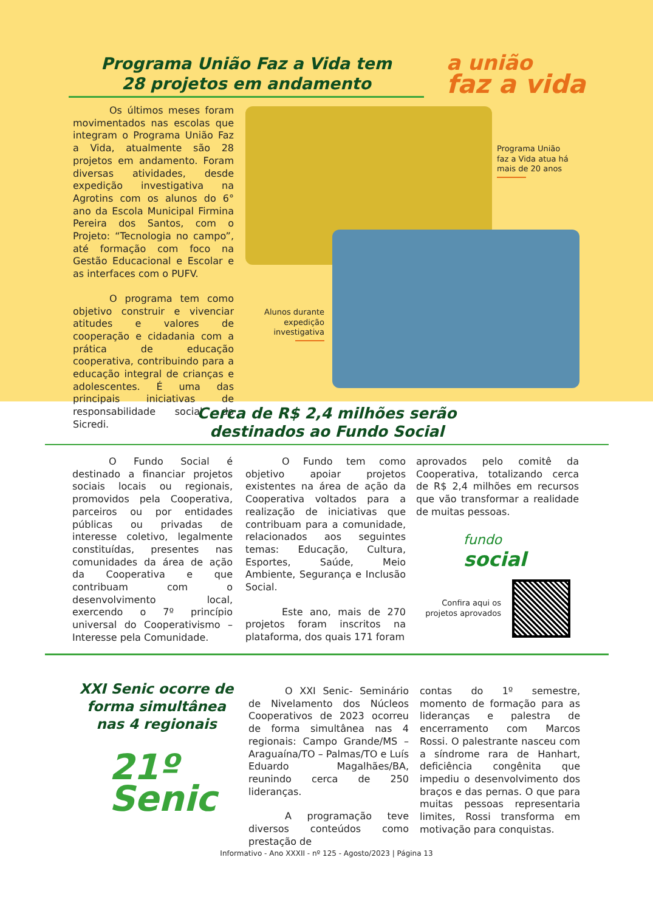Programa União Faz a Vida tem
28 projetos em andamento
a união
faz a vida
Os últimos meses foram movimentados nas escolas que integram o Programa União Faz a Vida, atualmente são 28 projetos em andamento. Foram diversas atividades, desde expedição investigativa na Agrotins com os alunos do 6° ano da Escola Municipal Firmina Pereira dos Santos, com o Projeto: “Tecnologia no campo”, até formação com foco na Gestão Educacional e Escolar e as interfaces com o PUFV.
O programa tem como objetivo construir e vivenciar atitudes e valores de cooperação e cidadania com a prática de educação cooperativa, contribuindo para a educação integral de crianças e adolescentes. É uma das principais iniciativas de responsabilidade social do Sicredi.
Programa União faz a Vida atua há mais de 20 anos
Alunos durante expedição investigativa
Cerca de R$ 2,4 milhões serão
destinados ao Fundo Social
O Fundo Social é destinado a financiar projetos sociais locais ou regionais, promovidos pela Cooperativa, parceiros ou por entidades públicas ou privadas de interesse coletivo, legalmente constituídas, presentes nas comunidades da área de ação da Cooperativa e que contribuam com o desenvolvimento local, exercendo o 7º princípio universal do Cooperativismo – Interesse pela Comunidade.
O Fundo tem como objetivo apoiar projetos existentes na área de ação da Cooperativa voltados para a realização de iniciativas que contribuam para a comunidade, relacionados aos seguintes temas: Educação, Cultura, Esportes, Saúde, Meio Ambiente, Segurança e Inclusão Social.
Este ano, mais de 270 projetos foram inscritos na plataforma, dos quais 171 foram
aprovados pelo comitê da Cooperativa, totalizando cerca de R$ 2,4 milhões em recursos que vão transformar a realidade de muitas pessoas.
fundo
social
Confira aqui os projetos aprovados
XXI Senic ocorre de forma simultânea nas 4 regionais
21º
Senic
O XXI Senic- Seminário de Nivelamento dos Núcleos Cooperativos de 2023 ocorreu de forma simultânea nas 4 regionais: Campo Grande/MS – Araguaína/TO – Palmas/TO e Luís Eduardo Magalhães/BA, reunindo cerca de 250 lideranças.
A programação teve diversos conteúdos como prestação de
contas do 1º semestre, momento de formação para as lideranças e palestra de encerramento com Marcos Rossi. O palestrante nasceu com a síndrome rara de Hanhart, deficiência congênita que impediu o desenvolvimento dos braços e das pernas. O que para muitas pessoas representaria limites, Rossi transforma em motivação para conquistas.
Informativo - Ano XXXII - nº 125 - Agosto/2023 | Página 13